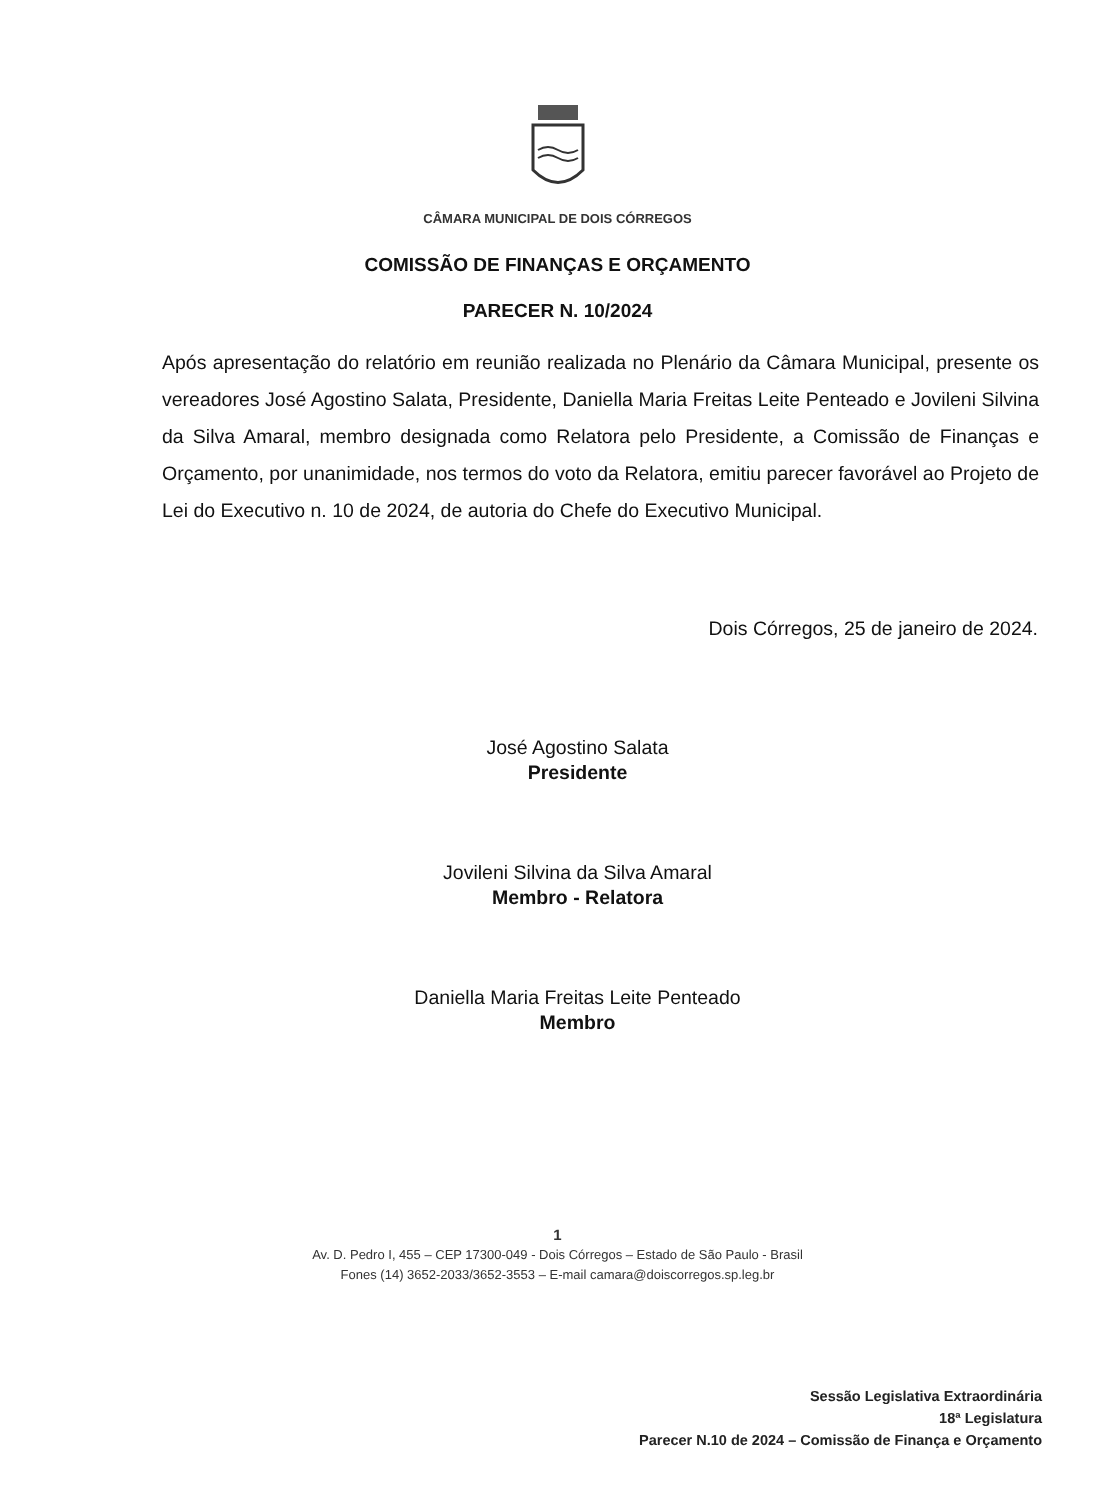CÂMARA MUNICIPAL DE DOIS CÓRREGOS
COMISSÃO DE FINANÇAS E ORÇAMENTO
PARECER N. 10/2024
Após apresentação do relatório em reunião realizada no Plenário da Câmara Municipal, presente os vereadores José Agostino Salata, Presidente, Daniella Maria Freitas Leite Penteado e Jovileni Silvina da Silva Amaral, membro designada como Relatora pelo Presidente, a Comissão de Finanças e Orçamento, por unanimidade, nos termos do voto da Relatora, emitiu parecer favorável ao Projeto de Lei do Executivo n. 10 de 2024, de autoria do Chefe do Executivo Municipal.
Dois Córregos, 25 de janeiro de 2024.
José Agostino Salata
Presidente
Jovileni Silvina da Silva Amaral
Membro - Relatora
Daniella Maria Freitas Leite Penteado
Membro
1
Av. D. Pedro I, 455 – CEP 17300-049 - Dois Córregos – Estado de São Paulo - Brasil
Fones (14) 3652-2033/3652-3553 – E-mail camara@doiscorregos.sp.leg.br
Sessão Legislativa Extraordinária
18ª Legislatura
Parecer N.10 de 2024 – Comissão de Finança e Orçamento